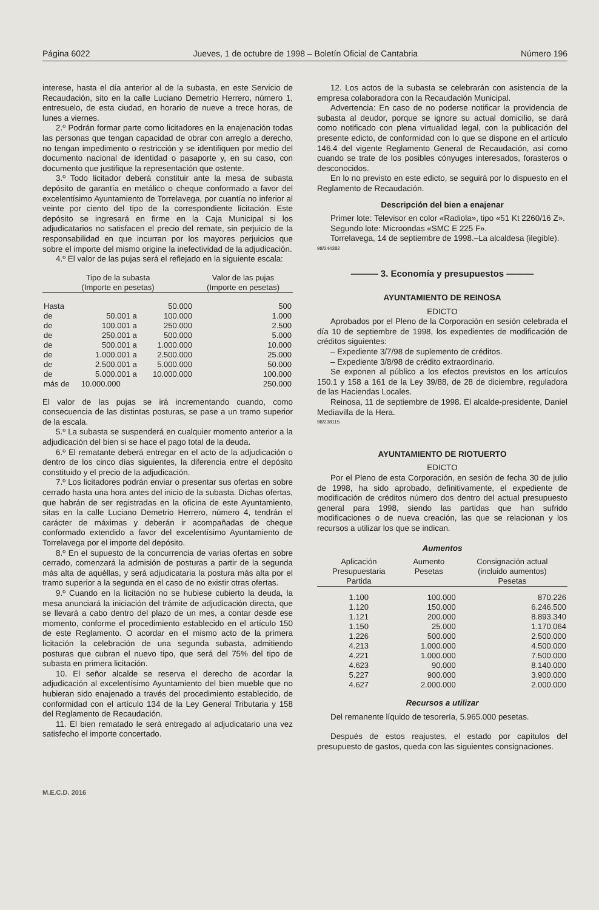Página 6022 Jueves, 1 de octubre de 1998 – Boletín Oficial de Cantabria Número 196
interese, hasta el día anterior al de la subasta, en este Servicio de Recaudación, sito en la calle Luciano Demetrio Herrero, número 1, entresuelo, de esta ciudad, en horario de nueve a trece horas, de lunes a viernes.
2.º Podrán formar parte como licitadores en la enajenación todas las personas que tengan capacidad de obrar con arreglo a derecho, no tengan impedimento o restricción y se identifiquen por medio del documento nacional de identidad o pasaporte y, en su caso, con documento que justifique la representación que ostente.
3.º Todo licitador deberá constituir ante la mesa de subasta depósito de garantía en metálico o cheque conformado a favor del excelentísimo Ayuntamiento de Torrelavega, por cuantía no inferior al veinte por ciento del tipo de la correspondiente licitación. Este depósito se ingresará en firme en la Caja Municipal si los adjudicatarios no satisfacen el precio del remate, sin perjuicio de la responsabilidad en que incurran por los mayores perjuicios que sobre el importe del mismo origine la inefectividad de la adjudicación.
4.º El valor de las pujas será el reflejado en la siguiente escala:
| Tipo de la subasta (Importe en pesetas) | | | Valor de las pujas (Importe en pesetas) |
| --- | --- | --- | --- |
| Hasta | | 50.000 | 500 |
| de | 50.001 a | 100.000 | 1.000 |
| de | 100.001 a | 250.000 | 2.500 |
| de | 250.001 a | 500.000 | 5.000 |
| de | 500.001 a | 1.000.000 | 10.000 |
| de | 1.000.001 a | 2.500.000 | 25.000 |
| de | 2.500.001 a | 5.000.000 | 50.000 |
| de | 5.000.001 a | 10.000.000 | 100.000 |
| más de | 10.000.000 | | 250.000 |
El valor de las pujas se irá incrementando cuando, como consecuencia de las distintas posturas, se pase a un tramo superior de la escala.
5.º La subasta se suspenderá en cualquier momento anterior a la adjudicación del bien si se hace el pago total de la deuda.
6.º El rematante deberá entregar en el acto de la adjudicación o dentro de los cinco días siguientes, la diferencia entre el depósito constituido y el precio de la adjudicación.
7.º Los licitadores podrán enviar o presentar sus ofertas en sobre cerrado hasta una hora antes del inicio de la subasta. Dichas ofertas, que habrán de ser registradas en la oficina de este Ayuntamiento, sitas en la calle Luciano Demetrio Herrero, número 4, tendrán el carácter de máximas y deberán ir acompañadas de cheque conformado extendido a favor del excelentísimo Ayuntamiento de Torrelavega por el importe del depósito.
8.º En el supuesto de la concurrencia de varias ofertas en sobre cerrado, comenzará la admisión de posturas a partir de la segunda más alta de aquéllas, y será adjudicataria la postura más alta por el tramo superior a la segunda en el caso de no existir otras ofertas.
9.º Cuando en la licitación no se hubiese cubierto la deuda, la mesa anunciará la iniciación del trámite de adjudicación directa, que se llevará a cabo dentro del plazo de un mes, a contar desde ese momento, conforme el procedimiento establecido en el artículo 150 de este Reglamento. O acordar en el mismo acto de la primera licitación la celebración de una segunda subasta, admitiendo posturas que cubran el nuevo tipo, que será del 75% del tipo de subasta en primera licitación.
10. El señor alcalde se reserva el derecho de acordar la adjudicación al excelentísimo Ayuntamiento del bien mueble que no hubieran sido enajenado a través del procedimiento establecido, de conformidad con el artículo 134 de la Ley General Tributaria y 158 del Reglamento de Recaudación.
11. El bien rematado le será entregado al adjudicatario una vez satisfecho el importe concertado.
12. Los actos de la subasta se celebrarán con asistencia de la empresa colaboradora con la Recaudación Municipal.
Advertencia: En caso de no poderse notificar la providencia de subasta al deudor, porque se ignore su actual domicilio, se dará como notificado con plena virtualidad legal, con la publicación del presente edicto, de conformidad con lo que se dispone en el artículo 146.4 del vigente Reglamento General de Recaudación, así como cuando se trate de los posibles cónyuges interesados, forasteros o desconocidos.
En lo no previsto en este edicto, se seguirá por lo dispuesto en el Reglamento de Recaudación.
Descripción del bien a enajenar
Primer lote: Televisor en color «Radiola», tipo «51 Kt 2260/16 Z».
Segundo lote: Microondas «SMC E 225 F».
Torrelavega, 14 de septiembre de 1998.–La alcaldesa (ilegible).
98/244382
——— 3. Economía y presupuestos ———
AYUNTAMIENTO DE REINOSA
EDICTO
Aprobados por el Pleno de la Corporación en sesión celebrada el día 10 de septiembre de 1998, los expedientes de modificación de créditos siguientes:
– Expediente 3/7/98 de suplemento de créditos.
– Expediente 3/8/98 de crédito extraordinario.
Se exponen al público a los efectos previstos en los artículos 150.1 y 158 a 161 de la Ley 39/88, de 28 de diciembre, reguladora de las Haciendas Locales.
Reinosa, 11 de septiembre de 1998. El alcalde-presidente, Daniel Mediavilla de la Hera.
98/238115
AYUNTAMIENTO DE RIOTUERTO
EDICTO
Por el Pleno de esta Corporación, en sesión de fecha 30 de julio de 1998, ha sido aprobado, definitivamente, el expediente de modificación de créditos número dos dentro del actual presupuesto general para 1998, siendo las partidas que han sufrido modificaciones o de nueva creación, las que se relacionan y los recursos a utilizar los que se indican.
Aumentos
| Aplicación Presupuestaria Partida | Aumento Pesetas | Consignación actual (incluido aumentos) Pesetas |
| --- | --- | --- |
| 1.100 | 100.000 | 870.226 |
| 1.120 | 150.000 | 6.246.500 |
| 1.121 | 200.000 | 8.893.340 |
| 1.150 | 25.000 | 1.170.064 |
| 1.226 | 500.000 | 2.500.000 |
| 4.213 | 1.000.000 | 4.500.000 |
| 4.221 | 1.000.000 | 7.500.000 |
| 4.623 | 90.000 | 8.140.000 |
| 5.227 | 900.000 | 3.900.000 |
| 4.627 | 2.000.000 | 2.000.000 |
Recursos a utilizar
Del remanente líquido de tesorería, 5.965.000 pesetas.
Después de estos reajustes, el estado por capítulos del presupuesto de gastos, queda con las siguientes consignaciones.
M.E.C.D. 2016